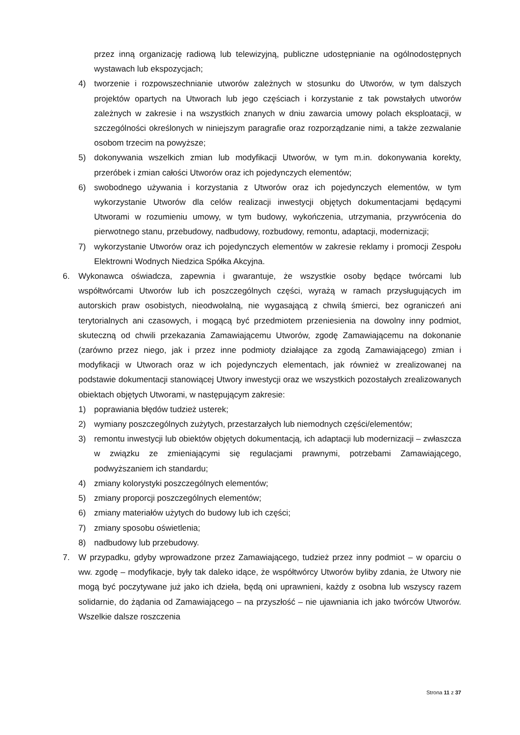przez inną organizację radiową lub telewizyjną, publiczne udostępnianie na ogólnodostępnych wystawach lub ekspozycjach;
4) tworzenie i rozpowszechnianie utworów zależnych w stosunku do Utworów, w tym dalszych projektów opartych na Utworach lub jego częściach i korzystanie z tak powstałych utworów zależnych w zakresie i na wszystkich znanych w dniu zawarcia umowy polach eksploatacji, w szczególności określonych w niniejszym paragrafie oraz rozporządzanie nimi, a także zezwalanie osobom trzecim na powyższe;
5) dokonywania wszelkich zmian lub modyfikacji Utworów, w tym m.in. dokonywania korekty, przeróbek i zmian całości Utworów oraz ich pojedynczych elementów;
6) swobodnego używania i korzystania z Utworów oraz ich pojedynczych elementów, w tym wykorzystanie Utworów dla celów realizacji inwestycji objętych dokumentacjami będącymi Utworami w rozumieniu umowy, w tym budowy, wykończenia, utrzymania, przywrócenia do pierwotnego stanu, przebudowy, nadbudowy, rozbudowy, remontu, adaptacji, modernizacji;
7) wykorzystanie Utworów oraz ich pojedynczych elementów w zakresie reklamy i promocji Zespołu Elektrowni Wodnych Niedzica Spółka Akcyjna.
6. Wykonawca oświadcza, zapewnia i gwarantuje, że wszystkie osoby będące twórcami lub współtwórcami Utworów lub ich poszczególnych części, wyrażą w ramach przysługujących im autorskich praw osobistych, nieodwołalną, nie wygasającą z chwilą śmierci, bez ograniczeń ani terytorialnych ani czasowych, i mogącą być przedmiotem przeniesienia na dowolny inny podmiot, skuteczną od chwili przekazania Zamawiającemu Utworów, zgodę Zamawiającemu na dokonanie (zarówno przez niego, jak i przez inne podmioty działające za zgodą Zamawiającego) zmian i modyfikacji w Utworach oraz w ich pojedynczych elementach, jak również w zrealizowanej na podstawie dokumentacji stanowiącej Utwory inwestycji oraz we wszystkich pozostałych zrealizowanych obiektach objętych Utworami, w następującym zakresie:
1) poprawiania błędów tudzież usterek;
2) wymiany poszczególnych zużytych, przestarzałych lub niemodnych części/elementów;
3) remontu inwestycji lub obiektów objętych dokumentacją, ich adaptacji lub modernizacji – zwłaszcza w związku ze zmieniającymi się regulacjami prawnymi, potrzebami Zamawiającego, podwyższaniem ich standardu;
4) zmiany kolorystyki poszczególnych elementów;
5) zmiany proporcji poszczególnych elementów;
6) zmiany materiałów użytych do budowy lub ich części;
7) zmiany sposobu oświetlenia;
8) nadbudowy lub przebudowy.
7. W przypadku, gdyby wprowadzone przez Zamawiającego, tudzież przez inny podmiot – w oparciu o ww. zgodę – modyfikacje, były tak daleko idące, że współtwórcy Utworów byliby zdania, że Utwory nie mogą być poczytywane już jako ich dzieła, będą oni uprawnieni, każdy z osobna lub wszyscy razem solidarnie, do żądania od Zamawiającego – na przyszłość – nie ujawniania ich jako twórców Utworów. Wszelkie dalsze roszczenia
Strona 11 z 37